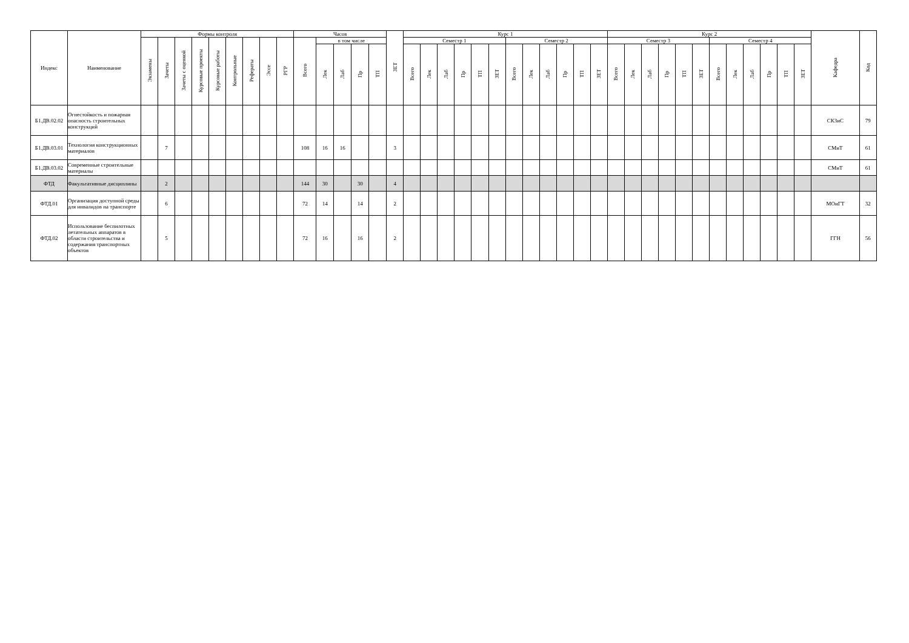| Индекс | Наименование | Формы контроля | | | | | | | | | Часов | | | | | ЗЕТ | Курс 1 | | | | | | | | | | | | Курс 2 | | | | | | | | | | | | Кафедра | Код |
| --- | --- | --- | --- | --- | --- | --- | --- | --- | --- | --- | --- | --- | --- | --- | --- | --- | --- | --- | --- | --- | --- | --- | --- | --- | --- | --- | --- | --- | --- | --- | --- | --- | --- | --- | --- | --- | --- | --- | --- | --- | --- | --- |
| | | Экзамены | Зачеты | Зачеты с оценкой | Курсовые проекты | Курсовые работы | Контрольные | Рефераты | Эссе | РГР | Всего | в том числе | | | | | Семестр 1 | | | | | | Семестр 2 | | | | | | Семестр 3 | | | | | | Семестр 4 | | | | | | | |
| | | | | | | | | | | | | Лек | Лаб | Пр | ТП | | Всего | Лек | Лаб | Пр | ТП | ЗЕТ | Всего | Лек | Лаб | Пр | ТП | ЗЕТ | Всего | Лек | Лаб | Пр | ТП | ЗЕТ | Всего | Лек | Лаб | Пр | ТП | ЗЕТ | | |
| Б1.ДВ.02.02 | Огнестойкость и пожарная опасность строительных конструкций | | | | | | | | | | | | | | | | | | | | | | | | | | | | | | | | | | | | | | | | СКЗиС | 79 |
| Б1.ДВ.03.01 | Технология конструкционных материалов | | 7 | | | | | | | | 108 | 16 | 16 | | | 3 | | | | | | | | | | | | | | | | | | | | | | | | | СМиТ | 61 |
| Б1.ДВ.03.02 | Современные строительные материалы | | | | | | | | | | | | | | | | | | | | | | | | | | | | | | | | | | | | | | | | СМиТ | 61 |
| ФТД | Факультативные дисциплины | | 2 | | | | | | | | 144 | 30 | | 30 | | 4 | | | | | | | | | | | | | | | | | | | | | | | | | | |
| ФТД.01 | Организация доступной среды для инвалидов на транспорте | | 6 | | | | | | | | 72 | 14 | | 14 | | 2 | | | | | | | | | | | | | | | | | | | | | | | | | МОиГТ | 32 |
| ФТД.02 | Использование беспилотных летательных аппаратов в области строительства и содержания транспортных объектов | | 5 | | | | | | | | 72 | 16 | | 16 | | 2 | | | | | | | | | | | | | | | | | | | | | | | | | ГГН | 56 |